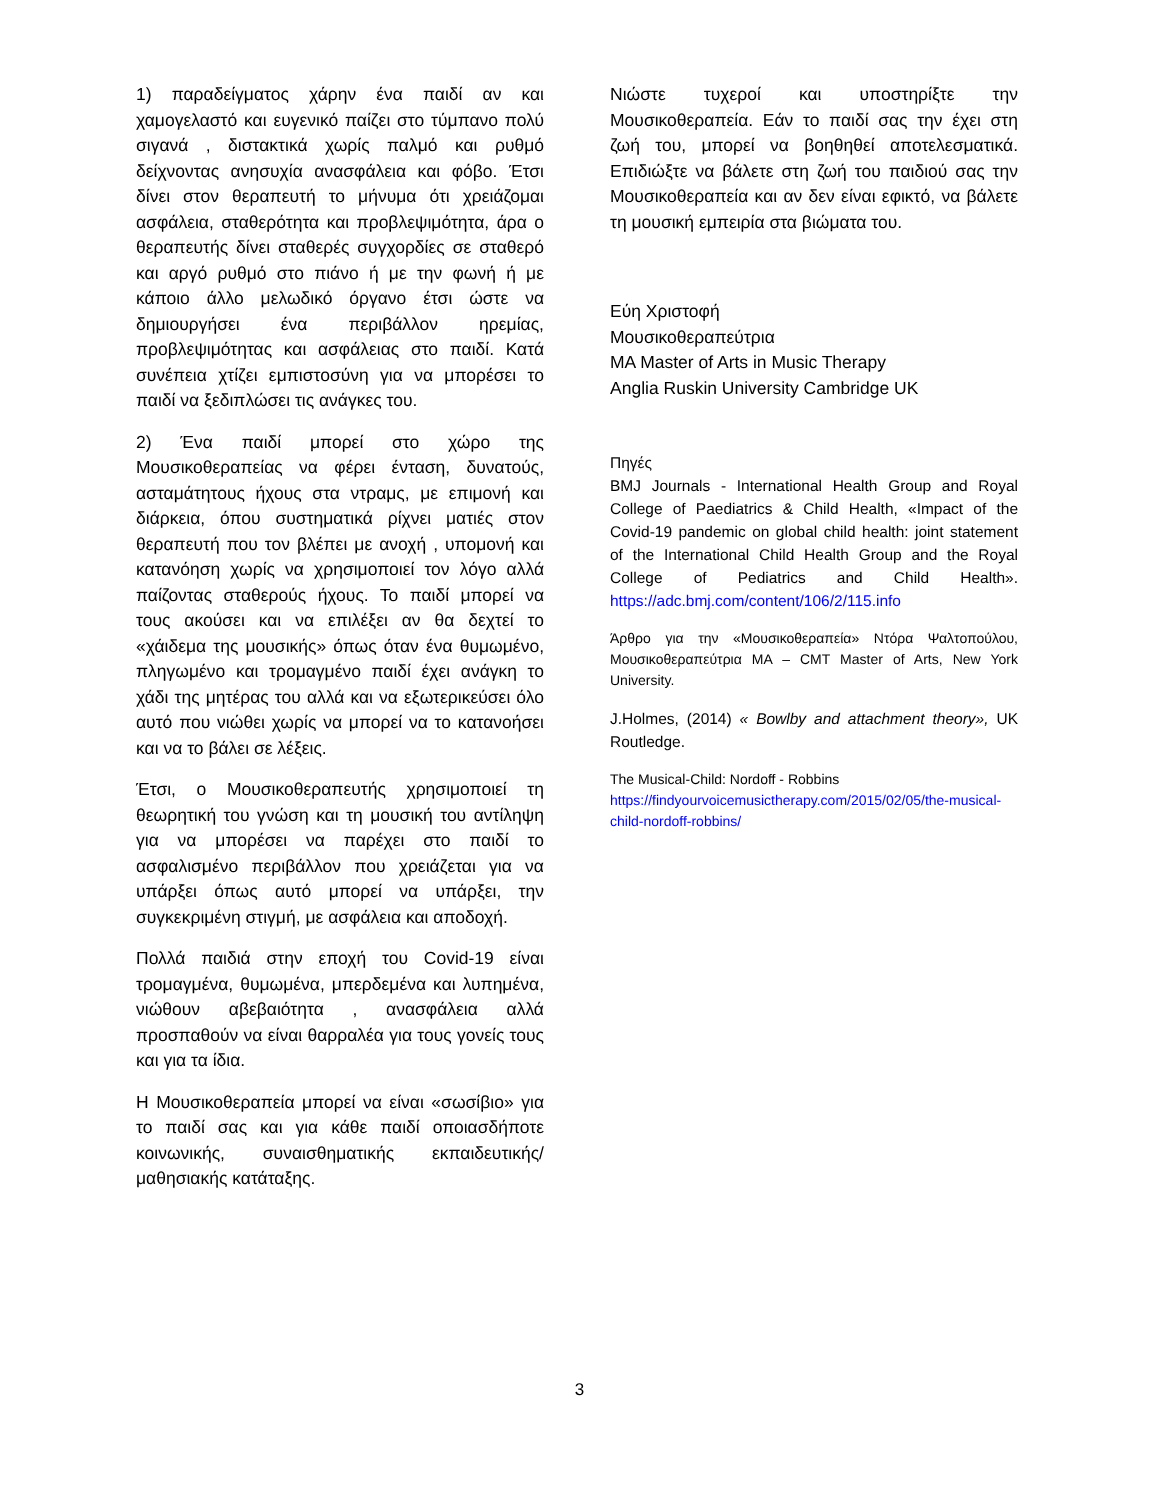1) παραδείγματος χάρην ένα παιδί αν και χαμογελαστό και ευγενικό παίζει στο τύμπανο πολύ σιγανά , διστακτικά χωρίς παλμό και ρυθμό δείχνοντας ανησυχία ανασφάλεια και φόβο. Έτσι δίνει στον θεραπευτή το μήνυμα ότι χρειάζομαι ασφάλεια, σταθερότητα και προβλεψιμότητα, άρα ο θεραπευτής δίνει σταθερές συγχορδίες σε σταθερό και αργό ρυθμό στο πιάνο ή με την φωνή ή με κάποιο άλλο μελωδικό όργανο έτσι ώστε να δημιουργήσει ένα περιβάλλον ηρεμίας, προβλεψιμότητας και ασφάλειας στο παιδί. Κατά συνέπεια χτίζει εμπιστοσύνη για να μπορέσει το παιδί να ξεδιπλώσει τις ανάγκες του.
2) Ένα παιδί μπορεί στο χώρο της Μουσικοθεραπείας να φέρει ένταση, δυνατούς, ασταμάτητους ήχους στα ντραμς, με επιμονή και διάρκεια, όπου συστηματικά ρίχνει ματιές στον θεραπευτή που τον βλέπει με ανοχή , υπομονή και κατανόηση χωρίς να χρησιμοποιεί τον λόγο αλλά παίζοντας σταθερούς ήχους. Το παιδί μπορεί να τους ακούσει και να επιλέξει αν θα δεχτεί το «χάιδεμα της μουσικής» όπως όταν ένα θυμωμένο, πληγωμένο και τρομαγμένο παιδί έχει ανάγκη το χάδι της μητέρας του αλλά και να εξωτερικεύσει όλο αυτό που νιώθει χωρίς να μπορεί να το κατανοήσει και να το βάλει σε λέξεις.
Έτσι, ο Μουσικοθεραπευτής χρησιμοποιεί τη θεωρητική του γνώση και τη μουσική του αντίληψη για να μπορέσει να παρέχει στο παιδί το ασφαλισμένο περιβάλλον που χρειάζεται για να υπάρξει όπως αυτό μπορεί να υπάρξει, την συγκεκριμένη στιγμή, με ασφάλεια και αποδοχή.
Πολλά παιδιά στην εποχή του Covid-19 είναι τρομαγμένα, θυμωμένα, μπερδεμένα και λυπημένα, νιώθουν αβεβαιότητα , ανασφάλεια αλλά προσπαθούν να είναι θαρραλέα για τους γονείς τους και για τα ίδια.
Η Μουσικοθεραπεία μπορεί να είναι «σωσίβιο» για το παιδί σας και για κάθε παιδί οποιασδήποτε κοινωνικής, συναισθηματικής εκπαιδευτικής/μαθησιακής κατάταξης.
Νιώστε τυχεροί και υποστηρίξτε την Μουσικοθεραπεία. Εάν το παιδί σας την έχει στη ζωή του, μπορεί να βοηθηθεί αποτελεσματικά. Επιδιώξτε να βάλετε στη ζωή του παιδιού σας την Μουσικοθεραπεία και αν δεν είναι εφικτό, να βάλετε τη μουσική εμπειρία στα βιώματα του.
Εύη Χριστοφή
Μουσικοθεραπεύτρια
MA Master of Arts in Music Therapy
Anglia Ruskin University Cambridge UK
Πηγές
BMJ Journals - International Health Group and Royal College of Paediatrics & Child Health, «Impact of the Covid-19 pandemic on global child health: joint statement of the International Child Health Group and the Royal College of Pediatrics and Child Health». https://adc.bmj.com/content/106/2/115.info
Άρθρο για την «Μουσικοθεραπεία» Ντόρα Ψαλτοπούλου, Μουσικοθεραπεύτρια MA – CMT Master of Arts, New York University.
J.Holmes, (2014) « Bowlby and attachment theory», UK Routledge.
The Musical-Child: Nordoff - Robbins
https://findyourvoicemusictherapy.com/2015/02/05/the-musical-child-nordoff-robbins/
3